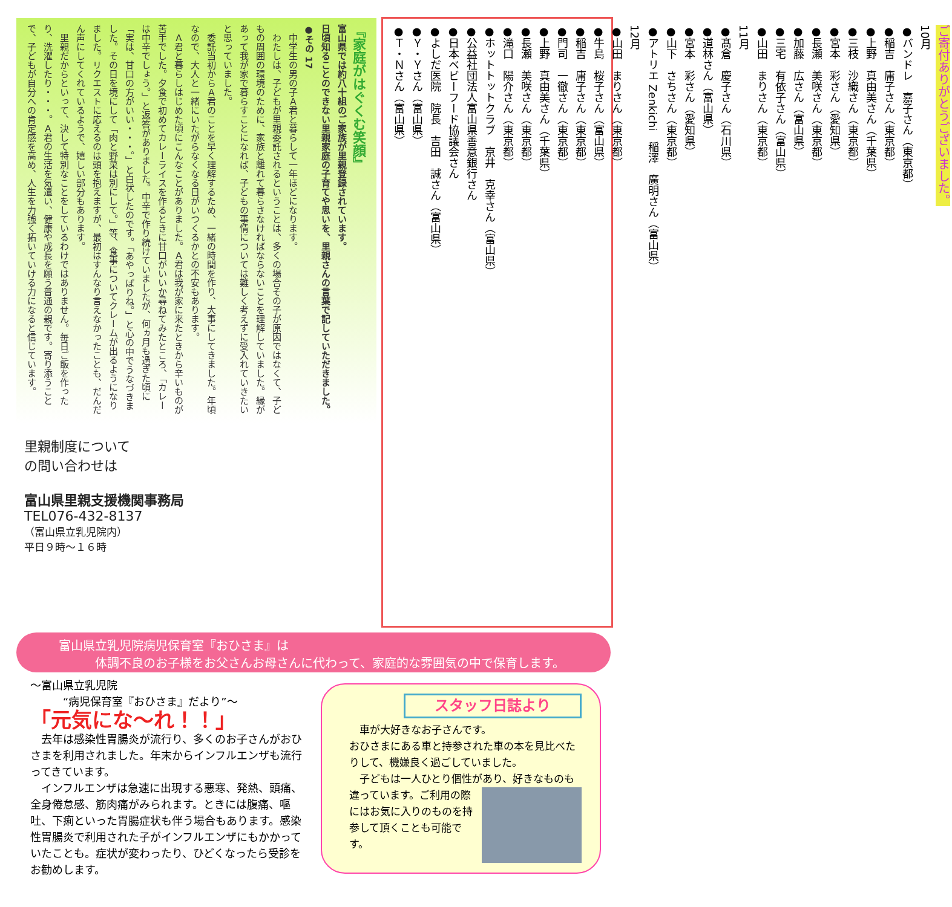『家庭がはぐくむ笑顔』
富山県では約八十組のご家族が里親登録されています。
日頃知ることのできない里親家庭の子育てや思いを、里親さんの言葉で記していただきました。
●その 17
　中学生の男の子Ａ君と暮らして一年ほどになります。
　わたしは、子どもが里親委託されるということは、多くの場合その子が原因ではなくて、子どもの周囲の環境のために、家族と離れて暮らさなければならないことを理解していました。縁があって我が家で暮らすことになれば、子どもの事情については難しく考えずに受入れていきたいと思っていました。
　委託当初からＡ君のことを早く理解するため、一緒の時間を作り、大事にしてきました。年頃なので、大人と一緒にいたがらなくなる日がいつくるかとの不安もあります。
　Ａ君と暮らしはじめた頃にこんなことがありました。Ａ君は我が家に来たときから辛いものが苦手でした。夕食で初めてカレーライスを作るときに甘口がいいか尋ねてみたところ、「カレーは中辛でしょう。」と返答がありました。中辛で作り続けていましたが、何ヵ月も過ぎた頃に「実は、甘口の方がいい・・・。」と白状したのです。「あやっぱりね。」と心の中でうなづきました。その日を境にして「肉と野菜は別にして。」等、食事についてクレームが出るようになりました。リクエストに応えるのは頭を抱えますが、最初はすんなり言えなかったことも、だんだん声にしてくれているようで、嬉しい部分もあります。
　里親だからといって、決して特別なことをしているわけではありません。毎日ご飯を作ったり、洗濯したり・・・。Ａ君の生活を気遣い、健康や成長を願う普通の親です。寄り添うことで、子どもが自分への肯定感を高め、人生を力強く拓いていける力になると信じています。
里親制度について
の問い合わせは
富山県里親支援機関事務局
TEL076-432-8137
（富山県立乳児院内）
平日９時～１６時
ご寄付ありがとうございました。
10月
●バンドレ　嘉子さん（東京都）
●稲吉　庸子さん（東京都）
●上野　真由美さん（千葉県）
●三枝　沙織さん（東京都）
●宮本　彩さん（愛知県）
●長瀬　美咲さん（東京都）
●加藤　広さん（富山県）
●三宅　有依子さん（富山県）
●山田　まりさん（東京都）
11月
●髙倉　慶子さん（石川県）
●道林さん（富山県）
●宮本　彩さん（愛知県）
●山下　さちさん（東京都）
●アトリエ Zenkichi　稲澤　廣明さん（富山県）
12月
●山田　まりさん（東京都）
●牛島　桜子さん（富山県）
●稲吉　庸子さん（東京都）
●門司　一徹さん（東京都）
●上野　真由美さん（千葉県）
●長瀬　美咲さん（東京都）
●滝口　陽介さん（東京都）
●ホットトットクラブ　京井　克幸さん（富山県）
●公益社団法人富山県善意銀行さん
●日本ベビーフード協議会さん
●よしだ医院　院長　吉田　誠さん（富山県）
●Ｙ・Ｙさん（富山県）
●Ｔ・Ｎさん（富山県）
富山県立乳児院病児保育室『おひさま』は
　　　体調不良のお子様をお父さんお母さんに代わって、家庭的な雰囲気の中で保育します。
～富山県立乳児院
　　　“病児保育室『おひさま』だより”～
「元気にな～れ！！」
　去年は感染性胃腸炎が流行り、多くのお子さんがおひさまを利用されました。年末からインフルエンザも流行ってきています。
　インフルエンザは急速に出現する悪寒、発熱、頭痛、全身倦怠感、筋肉痛がみられます。ときには腹痛、嘔吐、下痢といった胃腸症状も伴う場合もあります。感染性胃腸炎で利用された子がインフルエンザにもかかっていたことも。症状が変わったり、ひどくなったら受診をお勧めします。
スタッフ日誌より
　車が大好きなお子さんです。
おひさまにある車と持参された車の本を見比べたりして、機嫌良く過ごしていました。
　子どもは一人ひとり個性があり、好きなものも 違っています。ご利用の際にはお気に入りのものを持参して頂くことも可能です。